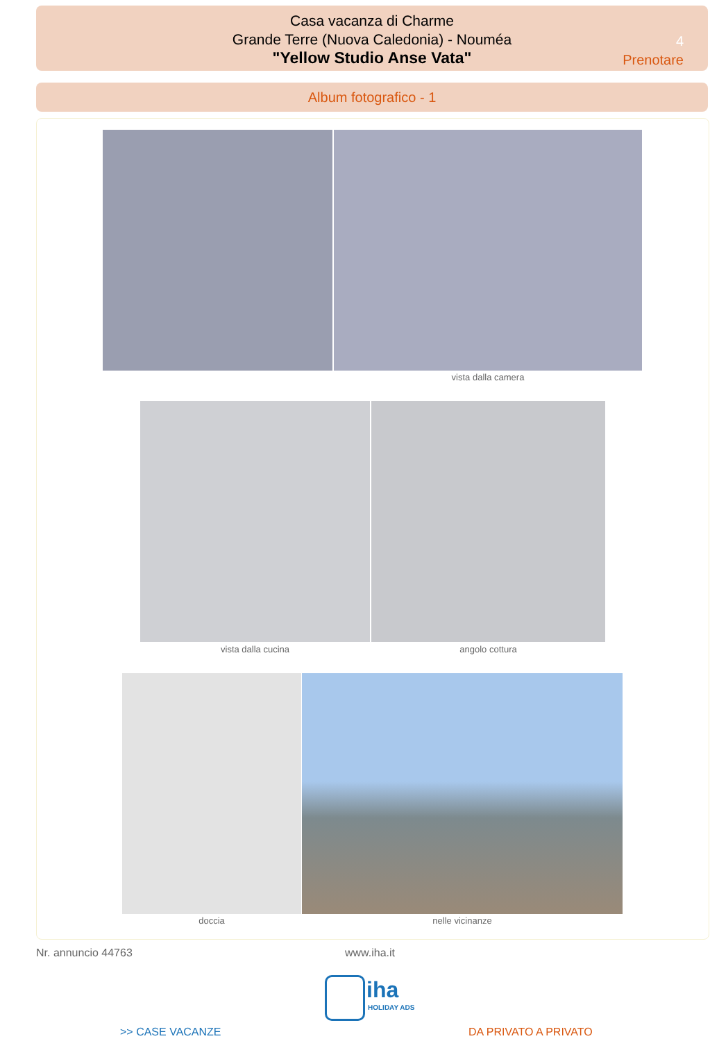Casa vacanza di Charme
Grande Terre (Nuova Caledonia) - Nouméa
"Yellow Studio Anse Vata"
4
Prenotare
Album fotografico - 1
vista dalla camera
vista dalla cucina angolo cottura
doccia nelle vicinanze
Nr. annuncio 44763 www.iha.it
iha
HOLIDAY ADS
>> CASE VACANZE DA PRIVATO A PRIVATO